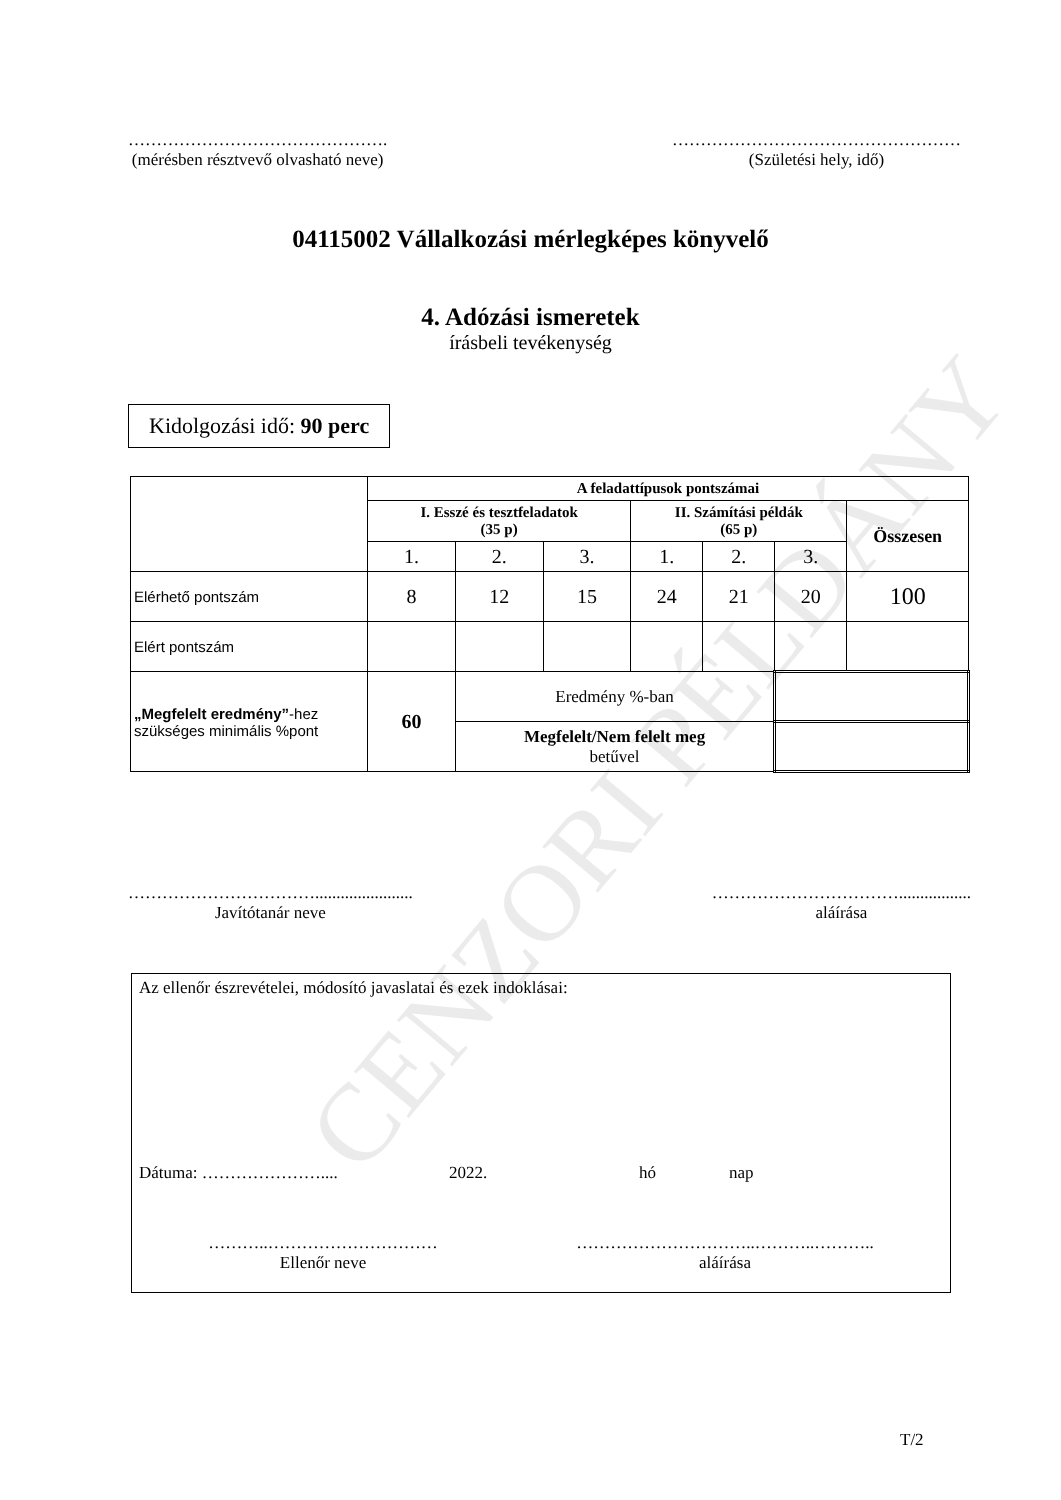CENZORI PÉLDÁNY
……………………………………….
(mérésben résztvevő olvasható neve)
……………………………………………
(Születési hely, idő)
04115002 Vállalkozási mérlegképes könyvelő
4. Adózási ismeretek
írásbeli tevékenység
Kidolgozási idő: 90 perc
| | A feladattípusok pontszámai | | | | | | |
| | I. Esszé és tesztfeladatok (35 p) | | | II. Számítási példák (65 p) | | | Összesen |
| | 1. | 2. | 3. | 1. | 2. | 3. | |
| Elérhető pontszám | 8 | 12 | 15 | 24 | 21 | 20 | 100 |
| Elért pontszám | | | | | | | |
| „Megfelelt eredmény” -hez szükséges minimális %pont | 60 | Eredmény %-ban | | | | | |
| | | Megfelelt/Nem felelt meg betűvel | | | | | |
…………………………….......................
Javítótanár neve
…………………………….................
aláírása
Az ellenőr észrevételei, módosító javaslatai és ezek indoklásai:
Dátuma: ………………….... 2022. hó nap
………..…………………………
Ellenőr neve
…………………………..………..………..
aláírása
T/2